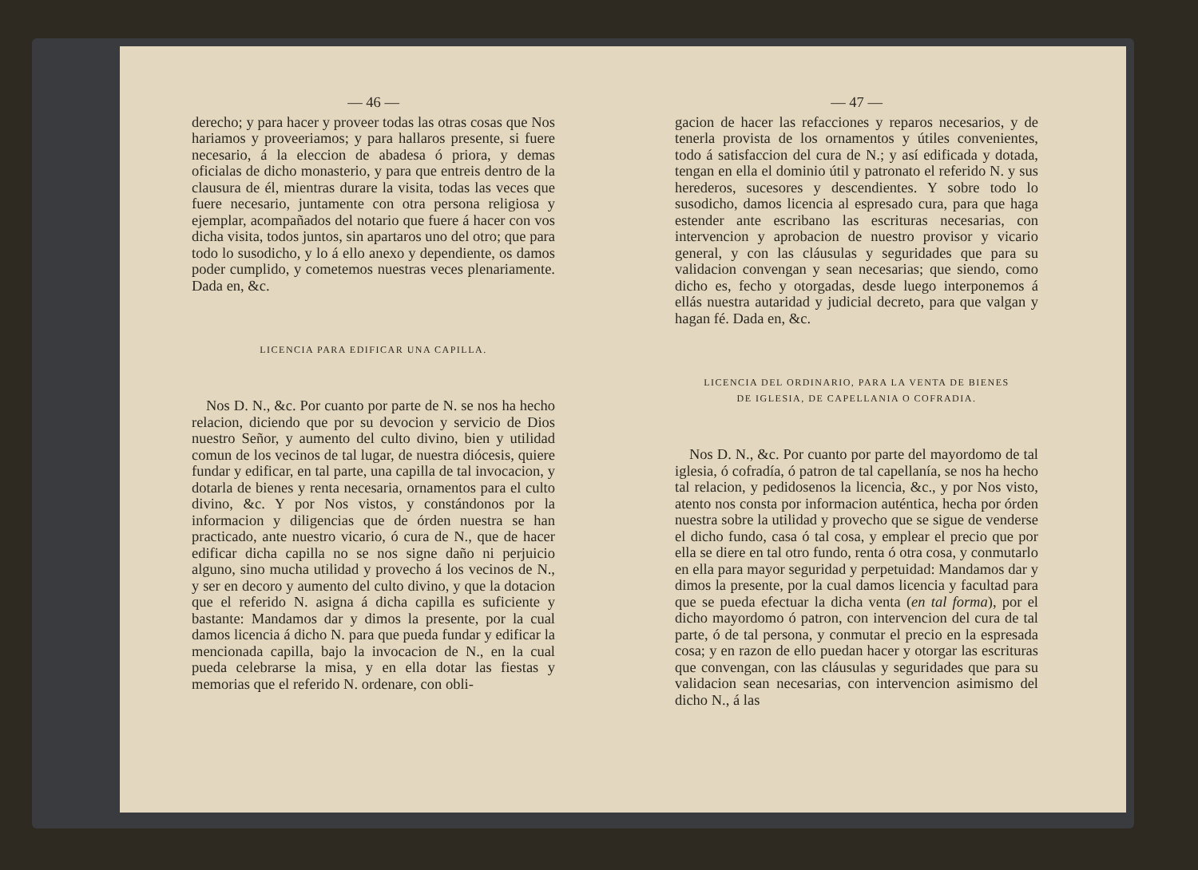— 46 —
derecho; y para hacer y proveer todas las otras cosas que Nos hariamos y proveeriamos; y para hallaros presente, si fuere necesario, á la eleccion de abadesa ó priora, y demas oficialas de dicho monasterio, y para que entreis dentro de la clausura de él, mientras durare la visita, todas las veces que fuere necesario, juntamente con otra persona religiosa y ejemplar, acompañados del notario que fuere á hacer con vos dicha visita, todos juntos, sin apartaros uno del otro; que para todo lo susodicho, y lo á ello anexo y dependiente, os damos poder cumplido, y cometemos nuestras veces plenariamente. Dada en, &c.
LICENCIA PARA EDIFICAR UNA CAPILLA.
Nos D. N., &c. Por cuanto por parte de N. se nos ha hecho relacion, diciendo que por su devocion y servicio de Dios nuestro Señor, y aumento del culto divino, bien y utilidad comun de los vecinos de tal lugar, de nuestra diócesis, quiere fundar y edificar, en tal parte, una capilla de tal invocacion, y dotarla de bienes y renta necesaria, ornamentos para el culto divino, &c. Y por Nos vistos, y constándonos por la informacion y diligencias que de órden nuestra se han practicado, ante nuestro vicario, ó cura de N., que de hacer edificar dicha capilla no se nos signe daño ni perjuicio alguno, sino mucha utilidad y provecho á los vecinos de N., y ser en decoro y aumento del culto divino, y que la dotacion que el referido N. asigna á dicha capilla es suficiente y bastante: Mandamos dar y dimos la presente, por la cual damos licencia á dicho N. para que pueda fundar y edificar la mencionada capilla, bajo la invocacion de N., en la cual pueda celebrarse la misa, y en ella dotar las fiestas y memorias que el referido N. ordenare, con obli-
— 47 —
gacion de hacer las refacciones y reparos necesarios, y de tenerla provista de los ornamentos y útiles convenientes, todo á satisfaccion del cura de N.; y así edificada y dotada, tengan en ella el dominio útil y patronato el referido N. y sus herederos, sucesores y descendientes. Y sobre todo lo susodicho, damos licencia al espresado cura, para que haga estender ante escribano las escrituras necesarias, con intervencion y aprobacion de nuestro provisor y vicario general, y con las cláusulas y seguridades que para su validacion convengan y sean necesarias; que siendo, como dicho es, fecho y otorgadas, desde luego interponemos á ellás nuestra autaridad y judicial decreto, para que valgan y hagan fé. Dada en, &c.
LICENCIA DEL ORDINARIO, PARA LA VENTA DE BIENES
DE IGLESIA, DE CAPELLANIA O COFRADIA.
Nos D. N., &c. Por cuanto por parte del mayordomo de tal iglesia, ó cofradía, ó patron de tal capellanía, se nos ha hecho tal relacion, y pedidosenos la licencia, &c., y por Nos visto, atento nos consta por informacion auténtica, hecha por órden nuestra sobre la utilidad y provecho que se sigue de venderse el dicho fundo, casa ó tal cosa, y emplear el precio que por ella se diere en tal otro fundo, renta ó otra cosa, y conmutarlo en ella para mayor seguridad y perpetuidad: Mandamos dar y dimos la presente, por la cual damos licencia y facultad para que se pueda efectuar la dicha venta (en tal forma), por el dicho mayordomo ó patron, con intervencion del cura de tal parte, ó de tal persona, y conmutar el precio en la espresada cosa; y en razon de ello puedan hacer y otorgar las escrituras que convengan, con las cláusulas y seguridades que para su validacion sean necesarias, con intervencion asimismo del dicho N., á las